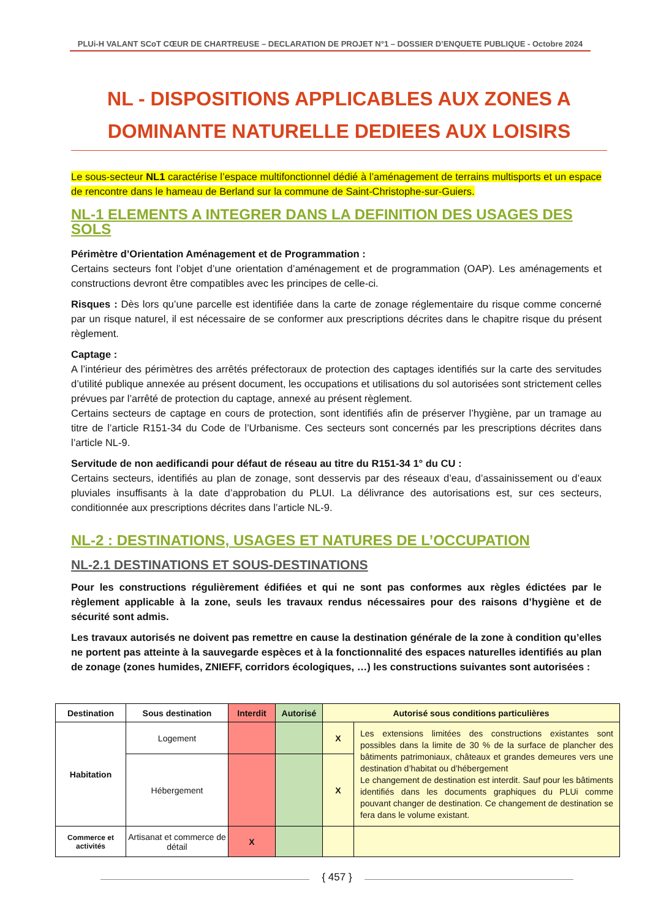PLUi-H VALANT SCoT CŒUR DE CHARTREUSE – DECLARATION DE PROJET N°1 – DOSSIER D’ENQUETE PUBLIQUE - Octobre 2024
NL - DISPOSITIONS APPLICABLES AUX ZONES A DOMINANTE NATURELLE DEDIEES AUX LOISIRS
Le sous-secteur NL1 caractérise l’espace multifonctionnel dédié à l’aménagement de terrains multisports et un espace de rencontre dans le hameau de Berland sur la commune de Saint-Christophe-sur-Guiers.
NL-1 ELEMENTS A INTEGRER DANS LA DEFINITION DES USAGES DES SOLS
Périmètre d’Orientation Aménagement et de Programmation :
Certains secteurs font l’objet d’une orientation d’aménagement et de programmation (OAP). Les aménagements et constructions devront être compatibles avec les principes de celle-ci.
Risques : Dès lors qu’une parcelle est identifiée dans la carte de zonage réglementaire du risque comme concerné par un risque naturel, il est nécessaire de se conformer aux prescriptions décrites dans le chapitre risque du présent règlement.
Captage :
A l’intérieur des périmètres des arrêtés préfectoraux de protection des captages identifiés sur la carte des servitudes d’utilité publique annexée au présent document, les occupations et utilisations du sol autorisées sont strictement celles prévues par l’arrêté de protection du captage, annexé au présent règlement.
Certains secteurs de captage en cours de protection, sont identifiés afin de préserver l’hygiène, par un tramage au titre de l’article R151-34 du Code de l’Urbanisme. Ces secteurs sont concernés par les prescriptions décrites dans l’article NL-9.
Servitude de non aedificandi pour défaut de réseau au titre du R151-34 1° du CU :
Certains secteurs, identifiés au plan de zonage, sont desservis par des réseaux d’eau, d’assainissement ou d’eaux pluviales insuffisants à la date d’approbation du PLUI. La délivrance des autorisations est, sur ces secteurs, conditionnée aux prescriptions décrites dans l’article NL-9.
NL-2 : DESTINATIONS, USAGES ET NATURES DE L’OCCUPATION
NL-2.1 DESTINATIONS ET SOUS-DESTINATIONS
Pour les constructions régulièrement édifiées et qui ne sont pas conformes aux règles édictées par le règlement applicable à la zone, seuls les travaux rendus nécessaires pour des raisons d’hygiène et de sécurité sont admis.
Les travaux autorisés ne doivent pas remettre en cause la destination générale de la zone à condition qu’elles ne portent pas atteinte à la sauvegarde espèces et à la fonctionnalité des espaces naturelles identifiés au plan de zonage (zones humides, ZNIEFF, corridors écologiques, …) les constructions suivantes sont autorisées :
| Destination | Sous destination | Interdit | Autorisé | Autorisé sous conditions particulières | |
| --- | --- | --- | --- | --- | --- |
| Habitation | Logement | | | X | Les extensions limitées des constructions existantes sont possibles dans la limite de 30 % de la surface de plancher des bâtiments patrimoniaux, châteaux et grandes demeures vers une destination d’habitat ou d’hébergement Le changement de destination est interdit. Sauf pour les bâtiments identifiés dans les documents graphiques du PLUi comme pouvant changer de destination. Ce changement de destination se fera dans le volume existant. |
| | Hébergement | | | X | |
| Commerce et activités | Artisanat et commerce de détail | X | | | |
{ 457 }